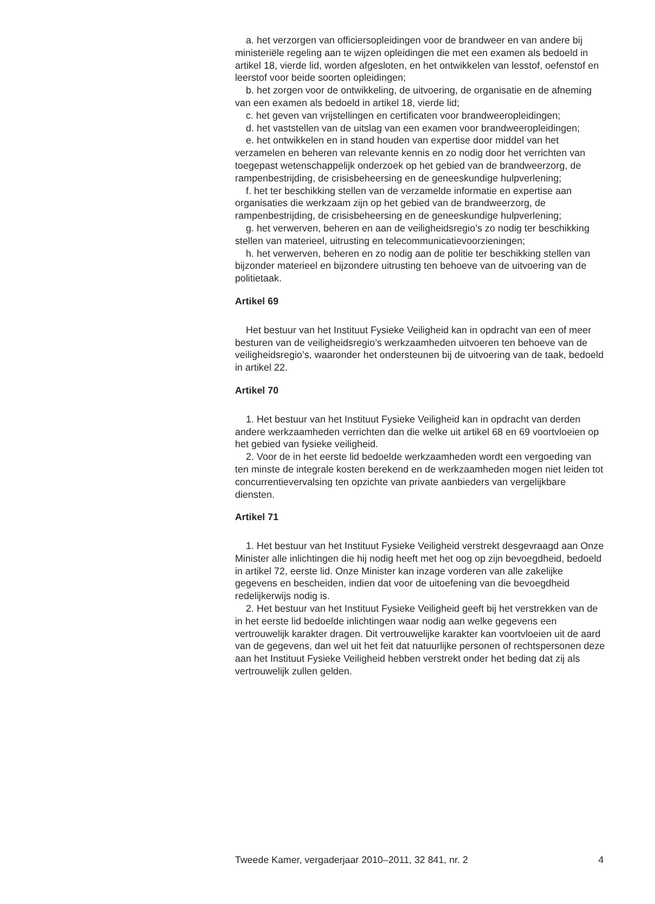a. het verzorgen van officiersopleidingen voor de brandweer en van andere bij ministeriële regeling aan te wijzen opleidingen die met een examen als bedoeld in artikel 18, vierde lid, worden afgesloten, en het ontwikkelen van lesstof, oefenstof en leerstof voor beide soorten opleidingen;
b. het zorgen voor de ontwikkeling, de uitvoering, de organisatie en de afneming van een examen als bedoeld in artikel 18, vierde lid;
c. het geven van vrijstellingen en certificaten voor brandweeropleidingen;
d. het vaststellen van de uitslag van een examen voor brandweeropleidingen;
e. het ontwikkelen en in stand houden van expertise door middel van het verzamelen en beheren van relevante kennis en zo nodig door het verrichten van toegepast wetenschappelijk onderzoek op het gebied van de brandweerzorg, de rampenbestrijding, de crisisbeheersing en de geneeskundige hulpverlening;
f. het ter beschikking stellen van de verzamelde informatie en expertise aan organisaties die werkzaam zijn op het gebied van de brandweerzorg, de rampenbestrijding, de crisisbeheersing en de geneeskundige hulpverlening;
g. het verwerven, beheren en aan de veiligheidsregio’s zo nodig ter beschikking stellen van materieel, uitrusting en telecommunicatievoorzieningen;
h. het verwerven, beheren en zo nodig aan de politie ter beschikking stellen van bijzonder materieel en bijzondere uitrusting ten behoeve van de uitvoering van de politietaak.
Artikel 69
Het bestuur van het Instituut Fysieke Veiligheid kan in opdracht van een of meer besturen van de veiligheidsregio’s werkzaamheden uitvoeren ten behoeve van de veiligheidsregio’s, waaronder het ondersteunen bij de uitvoering van de taak, bedoeld in artikel 22.
Artikel 70
1. Het bestuur van het Instituut Fysieke Veiligheid kan in opdracht van derden andere werkzaamheden verrichten dan die welke uit artikel 68 en 69 voortvloeien op het gebied van fysieke veiligheid.
2. Voor de in het eerste lid bedoelde werkzaamheden wordt een vergoeding van ten minste de integrale kosten berekend en de werkzaamheden mogen niet leiden tot concurrentievervalsing ten opzichte van private aanbieders van vergelijkbare diensten.
Artikel 71
1. Het bestuur van het Instituut Fysieke Veiligheid verstrekt desgevraagd aan Onze Minister alle inlichtingen die hij nodig heeft met het oog op zijn bevoegdheid, bedoeld in artikel 72, eerste lid. Onze Minister kan inzage vorderen van alle zakelijke gegevens en bescheiden, indien dat voor de uitoefening van die bevoegdheid redelijkerwijs nodig is.
2. Het bestuur van het Instituut Fysieke Veiligheid geeft bij het verstrekken van de in het eerste lid bedoelde inlichtingen waar nodig aan welke gegevens een vertrouwelijk karakter dragen. Dit vertrouwelijke karakter kan voortvloeien uit de aard van de gegevens, dan wel uit het feit dat natuurlijke personen of rechtspersonen deze aan het Instituut Fysieke Veiligheid hebben verstrekt onder het beding dat zij als vertrouwelijk zullen gelden.
Tweede Kamer, vergaderjaar 2010–2011, 32 841, nr. 2 4